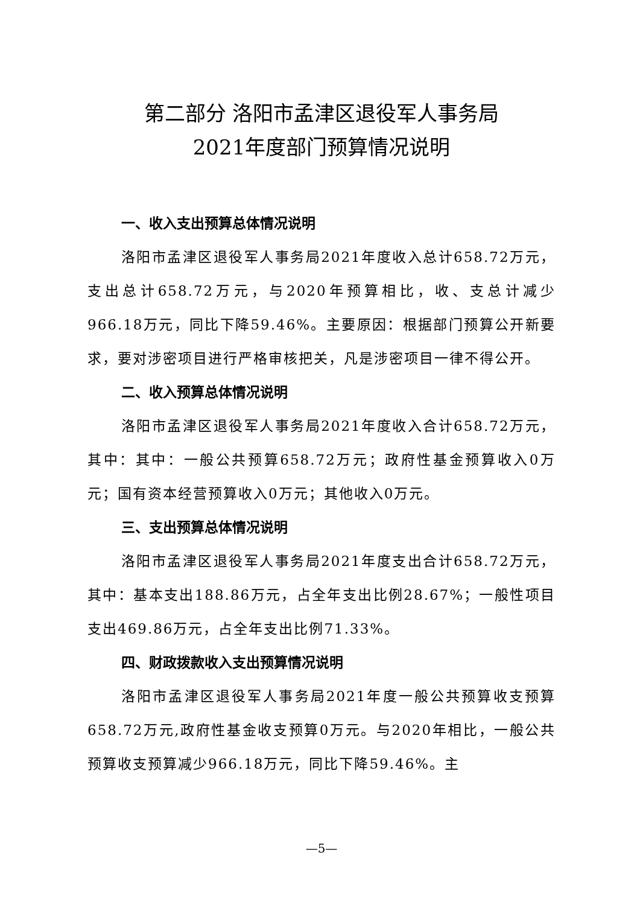第二部分 洛阳市孟津区退役军人事务局
2021年度部门预算情况说明
一、收入支出预算总体情况说明
洛阳市孟津区退役军人事务局2021年度收入总计658.72万元，支出总计658.72万元，与2020年预算相比，收、支总计减少966.18万元，同比下降59.46%。主要原因：根据部门预算公开新要求，要对涉密项目进行严格审核把关，凡是涉密项目一律不得公开。
二、收入预算总体情况说明
洛阳市孟津区退役军人事务局2021年度收入合计658.72万元，其中：其中：一般公共预算658.72万元；政府性基金预算收入0万元；国有资本经营预算收入0万元；其他收入0万元。
三、支出预算总体情况说明
洛阳市孟津区退役军人事务局2021年度支出合计658.72万元，其中：基本支出188.86万元，占全年支出比例28.67%；一般性项目支出469.86万元，占全年支出比例71.33%。
四、财政拨款收入支出预算情况说明
洛阳市孟津区退役军人事务局2021年度一般公共预算收支预算658.72万元,政府性基金收支预算0万元。与2020年相比，一般公共预算收支预算减少966.18万元，同比下降59.46%。主
—5—